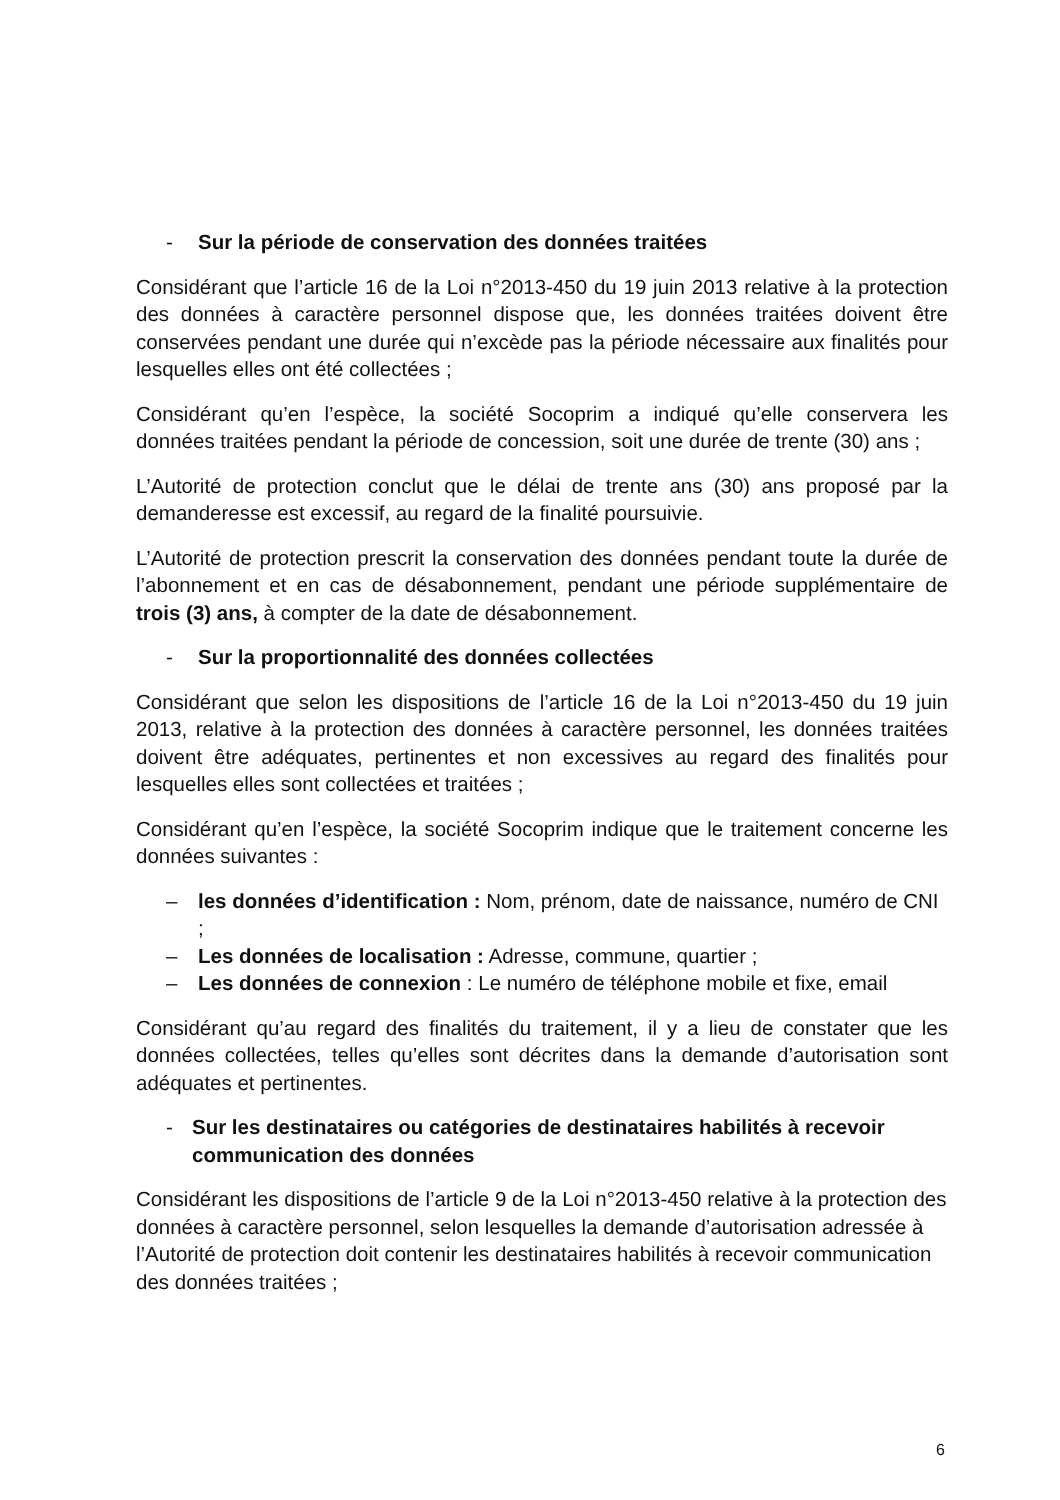- Sur la période de conservation des données traitées
Considérant que l’article 16 de la Loi n°2013-450 du 19 juin 2013 relative à la protection des données à caractère personnel dispose que, les données traitées doivent être conservées pendant une durée qui n’excède pas la période nécessaire aux finalités pour lesquelles elles ont été collectées ;
Considérant qu’en l’espèce, la société Socoprim a indiqué qu’elle conservera les données traitées pendant la période de concession, soit une durée de trente (30) ans ;
L’Autorité de protection conclut que le délai de trente ans (30) ans proposé par la demanderesse est excessif, au regard de la finalité poursuivie.
L’Autorité de protection prescrit la conservation des données pendant toute la durée de l’abonnement et en cas de désabonnement, pendant une période supplémentaire de trois (3) ans, à compter de la date de désabonnement.
- Sur la proportionnalité des données collectées
Considérant que selon les dispositions de l’article 16 de la Loi n°2013-450 du 19 juin 2013, relative à la protection des données à caractère personnel, les données traitées doivent être adéquates, pertinentes et non excessives au regard des finalités pour lesquelles elles sont collectées et traitées ;
Considérant qu’en l’espèce, la société Socoprim indique que le traitement concerne les données suivantes :
– les données d’identification : Nom, prénom, date de naissance, numéro de CNI ;
– Les données de localisation : Adresse, commune, quartier ;
– Les données de connexion : Le numéro de téléphone mobile et fixe, email
Considérant qu’au regard des finalités du traitement, il y a lieu de constater que les données collectées, telles qu’elles sont décrites dans la demande d’autorisation sont adéquates et pertinentes.
- Sur les destinataires ou catégories de destinataires habilités à recevoir communication des données
Considérant les dispositions de l’article 9 de la Loi n°2013-450 relative à la protection des données à caractère personnel, selon lesquelles la demande d’autorisation adressée à l’Autorité de protection doit contenir les destinataires habilités à recevoir communication des données traitées ;
6